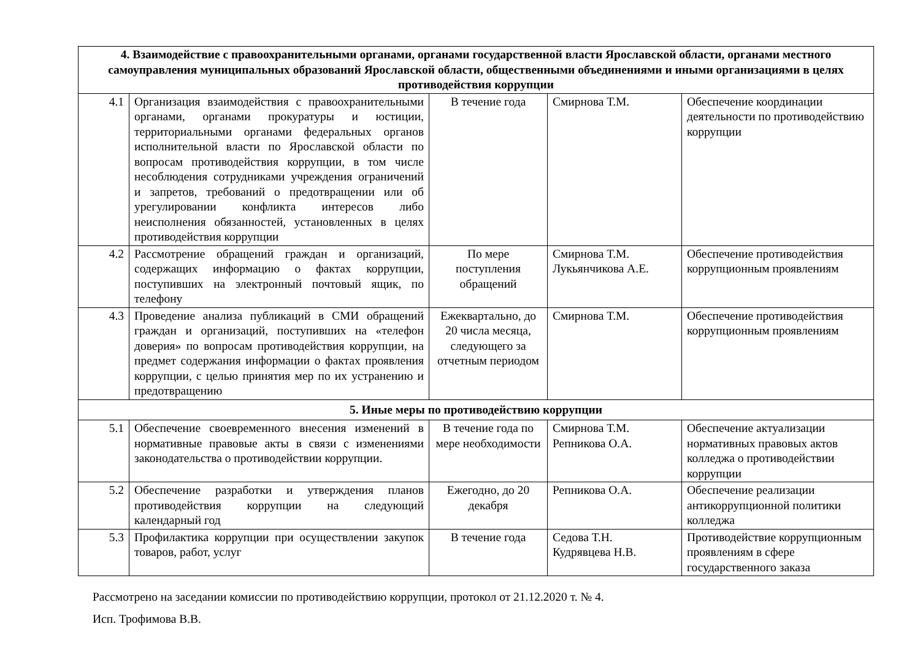| 4. Взаимодействие с правоохранительными органами, органами государственной власти Ярославской области, органами местного самоуправления муниципальных образований Ярославской области, общественными объединениями и иными организациями в целях противодействия коррупции | | | | |
| 4.1 | Организация взаимодействия с правоохранительными органами, органами прокуратуры и юстиции, территориальными органами федеральных органов исполнительной власти по Ярославской области по вопросам противодействия коррупции, в том числе несоблюдения сотрудниками учреждения ограничений и запретов, требований о предотвращении или об урегулировании конфликта интересов либо неисполнения обязанностей, установленных в целях противодействия коррупции | В течение года | Смирнова Т.М. | Обеспечение координации деятельности по противодействию коррупции |
| 4.2 | Рассмотрение обращений граждан и организаций, содержащих информацию о фактах коррупции, поступивших на электронный почтовый ящик, по телефону | По мере поступления обращений | Смирнова Т.М. Лукьянчикова А.Е. | Обеспечение противодействия коррупционным проявлениям |
| 4.3 | Проведение анализа публикаций в СМИ обращений граждан и организаций, поступивших на «телефон доверия» по вопросам противодействия коррупции, на предмет содержания информации о фактах проявления коррупции, с целью принятия мер по их устранению и предотвращению | Ежеквартально, до 20 числа месяца, следующего за отчетным периодом | Смирнова Т.М. | Обеспечение противодействия коррупционным проявлениям |
| 5. Иные меры по противодействию коррупции | | | | |
| 5.1 | Обеспечение своевременного внесения изменений в нормативные правовые акты в связи с изменениями законодательства о противодействии коррупции. | В течение года по мере необходимости | Смирнова Т.М. Репникова О.А. | Обеспечение актуализации нормативных правовых актов колледжа о противодействии коррупции |
| 5.2 | Обеспечение разработки и утверждения планов противодействия коррупции на следующий календарный год | Ежегодно, до 20 декабря | Репникова О.А. | Обеспечение реализации антикоррупционной политики колледжа |
| 5.3 | Профилактика коррупции при осуществлении закупок товаров, работ, услуг | В течение года | Седова Т.Н. Кудрявцева Н.В. | Противодействие коррупционным проявлениям в сфере государственного заказа |
Рассмотрено на заседании комиссии по противодействию коррупции, протокол от 21.12.2020 т. № 4.
Исп. Трофимова В.В.